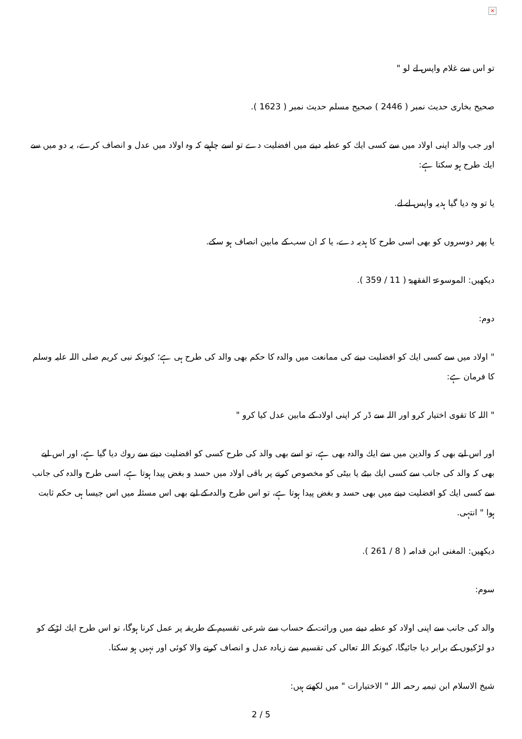×
تو اس سے غلام واپس لے لو "
صحیح بخاری حدیث نمبر ( 2446 ) صحیح مسلم حدیث نمبر ( 1623 ).
اور جب والد اپنی اولاد میں سے کسی ایك كو عطیہ دینے میں افضلیت دے تو اسے چاہیے كہ وہ اولاد میں عدل و انصاف كرے، یہ دو میں سے ایك طرح ہو سكتا ہے:
یا تو وہ دیا گیا ہدیہ واپس لے لے.
یا پھر دوسروں كو بھی اسی طرح كا ہدیہ دے، یا كہ ان سب كے مابین انصاف ہو سكے.
دیكھیں: الموسوعۃ الفقھیۃ ( 11 / 359 ).
دوم:
" اولاد میں سے كسی ایك كو افضلیت دینے كی ممانعت میں والدہ كا حكم بھی والد كی طرح ہی ہے؛ كیونكہ نبی كریم صلی اللہ علیہ وسلم كا فرمان ہے:
" اللہ كا تقوی اختیار كرو اور اللہ سے ڈر كر اپنی اولاد كے مابین عدل كیا كرو "
اور اس لیے بھی كہ والدین میں سے ایك والدہ بھی ہے، تو اسے بھی والد كی طرح كسی كو افضلیت دینے سے روك دیا گیا ہے، اور اس لیے بھی كہ والد كی جانب سے كسی ایك بیٹے یا بیٹی كو مخصوص كرنے پر باقی اولاد میں حسد و بغض پیدا ہوتا ہے، اسی طرح والدہ كی جانب سے كسی ایك كو افضلیت دینے میں بھی حسد و بغض پیدا ہوتا ہے، تو اس طرح والدہ كے لیے بھی اس مسئلہ میں اس جیسا ہی حكم ثابت ہوا " انتہی.
دیكھیں: المغنی ابن قدامہ ( 8 / 261 ).
سوم:
والد كی جانب سے اپنی اولاد كو عطیہ دینے میں وراثت كے حساب سے شرعی تقسیم كے طریقہ پر عمل كرنا ہوگا، تو اس طرح ایك لڑكے كو دو لڑكیوں كے برابر دیا جائیگا، كیونكہ اللہ تعالی كی تقسیم سے زیادہ عدل و انصاف كرنے والا كوئی اور نہیں ہو سكتا.
شیخ الاسلام ابن تیمیہ رحمہ اللہ " الاختیارات " میں لكھتے ہیں:
2 / 5